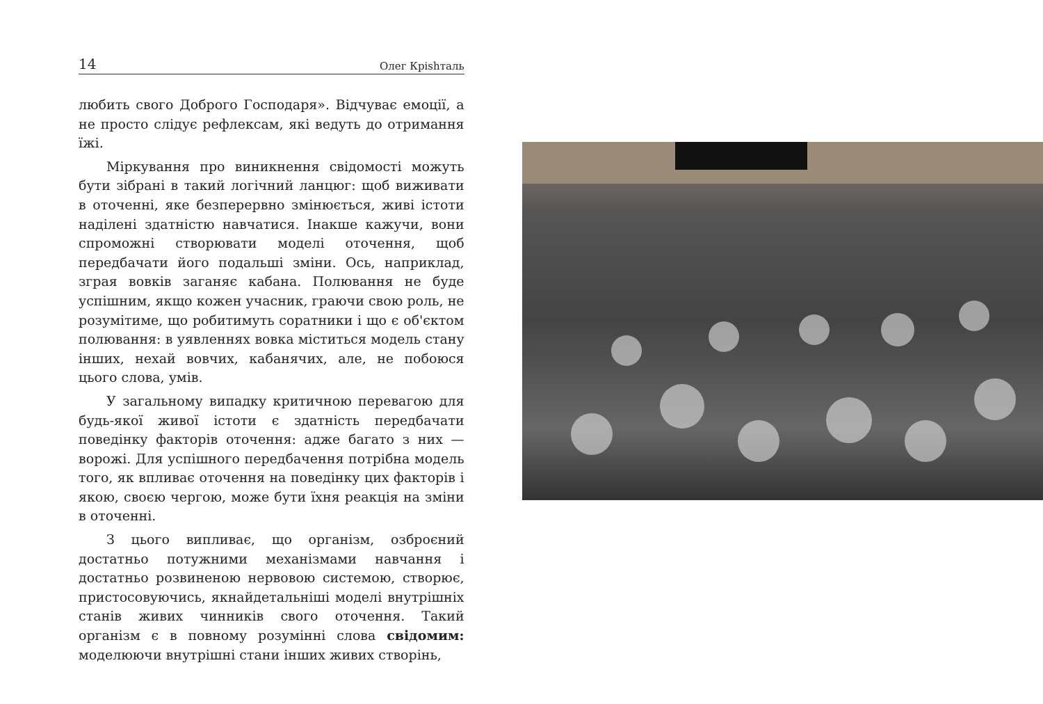14 Олег Крishталь
любить свого Доброго Господаря». Відчуває емоції, а не просто слідує рефлексам, які ведуть до отримання їжі.
Міркування про виникнення свідомості можуть бути зібрані в такий логічний ланцюг: щоб виживати в оточенні, яке безперервно змінюється, живі істоти наділені здатністю навчатися. Інакше кажучи, вони спроможні створювати моделі оточення, щоб передбачати його подальші зміни. Ось, наприклад, зграя вовків заганяє кабана. Полювання не буде успішним, якщо кожен учасник, граючи свою роль, не розумітиме, що робитимуть соратники і що є об'єктом полювання: в уявленнях вовка міститься модель стану інших, нехай вовчих, кабанячих, але, не побоюся цього слова, умів.
У загальному випадку критичною перевагою для будь-якої живої істоти є здатність передбачати поведінку факторів оточення: адже багато з них — ворожі. Для успішного передбачення потрібна модель того, як впливає оточення на поведінку цих факторів і якою, своєю чергою, може бути їхня реакція на зміни в оточенні.
З цього випливає, що організм, озброєний достатньо потужними механізмами навчання і достатньо розвиненою нервовою системою, створює, пристосовуючись, якнайдетальніші моделі внутрішніх станів живих чинників свого оточення. Такий організм є в повному розумінні слова свідомим: моделюючи внутрішні стани інших живих створінь,